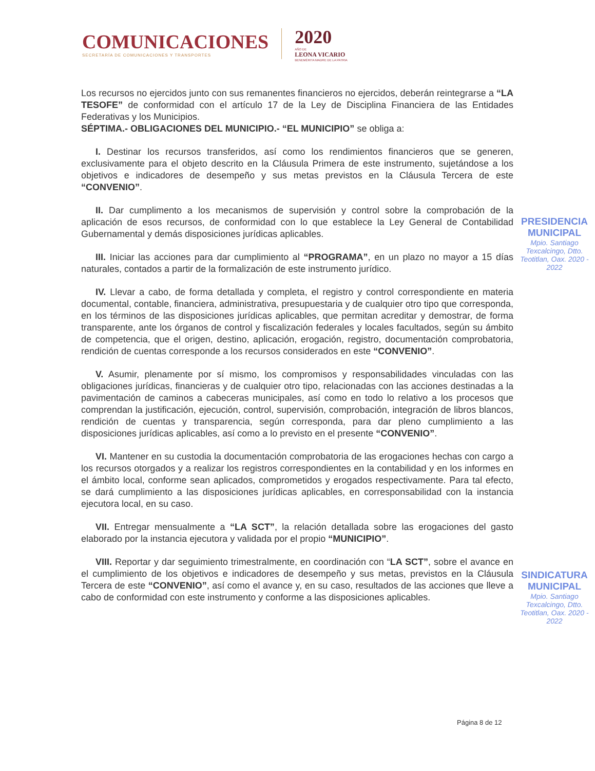COMUNICACIONES
SECRETARÍA DE COMUNICACIONES Y TRANSPORTES
2020
AÑO DE
LEONA VICARIO
BENEMÉRITA MADRE DE LA PATRIA
Los recursos no ejercidos junto con sus remanentes financieros no ejercidos, deberán reintegrarse a “LA TESOFE” de conformidad con el artículo 17 de la Ley de Disciplina Financiera de las Entidades Federativas y los Municipios.
SÉPTIMA.- OBLIGACIONES DEL MUNICIPIO.- “EL MUNICIPIO” se obliga a:
I. Destinar los recursos transferidos, así como los rendimientos financieros que se generen, exclusivamente para el objeto descrito en la Cláusula Primera de este instrumento, sujetándose a los objetivos e indicadores de desempeño y sus metas previstos en la Cláusula Tercera de este “CONVENIO”.
II. Dar cumplimento a los mecanismos de supervisión y control sobre la comprobación de la aplicación de esos recursos, de conformidad con lo que establece la Ley General de Contabilidad Gubernamental y demás disposiciones jurídicas aplicables.
III. Iniciar las acciones para dar cumplimiento al “PROGRAMA”, en un plazo no mayor a 15 días naturales, contados a partir de la formalización de este instrumento jurídico.
IV. Llevar a cabo, de forma detallada y completa, el registro y control correspondiente en materia documental, contable, financiera, administrativa, presupuestaria y de cualquier otro tipo que corresponda, en los términos de las disposiciones jurídicas aplicables, que permitan acreditar y demostrar, de forma transparente, ante los órganos de control y fiscalización federales y locales facultados, según su ámbito de competencia, que el origen, destino, aplicación, erogación, registro, documentación comprobatoria, rendición de cuentas corresponde a los recursos considerados en este “CONVENIO”.
V. Asumir, plenamente por sí mismo, los compromisos y responsabilidades vinculadas con las obligaciones jurídicas, financieras y de cualquier otro tipo, relacionadas con las acciones destinadas a la pavimentación de caminos a cabeceras municipales, así como en todo lo relativo a los procesos que comprendan la justificación, ejecución, control, supervisión, comprobación, integración de libros blancos, rendición de cuentas y transparencia, según corresponda, para dar pleno cumplimiento a las disposiciones jurídicas aplicables, así como a lo previsto en el presente “CONVENIO”.
VI. Mantener en su custodia la documentación comprobatoria de las erogaciones hechas con cargo a los recursos otorgados y a realizar los registros correspondientes en la contabilidad y en los informes en el ámbito local, conforme sean aplicados, comprometidos y erogados respectivamente. Para tal efecto, se dará cumplimiento a las disposiciones jurídicas aplicables, en corresponsabilidad con la instancia ejecutora local, en su caso.
VII. Entregar mensualmente a “LA SCT”, la relación detallada sobre las erogaciones del gasto elaborado por la instancia ejecutora y validada por el propio “MUNICIPIO”.
VIII. Reportar y dar seguimiento trimestralmente, en coordinación con “LA SCT”, sobre el avance en el cumplimiento de los objetivos e indicadores de desempeño y sus metas, previstos en la Cláusula Tercera de este “CONVENIO”, así como el avance y, en su caso, resultados de las acciones que lleve a cabo de conformidad con este instrumento y conforme a las disposiciones aplicables.
PRESIDENCIA
MUNICIPAL
Mpio. Santiago Texcalcingo, Dtto. Teotitlan, Oax. 2020 - 2022
SINDICATURA
MUNICIPAL
Mpio. Santiago Texcalcingo, Dtto. Teotitlan, Oax. 2020 - 2022
Página 8 de 12